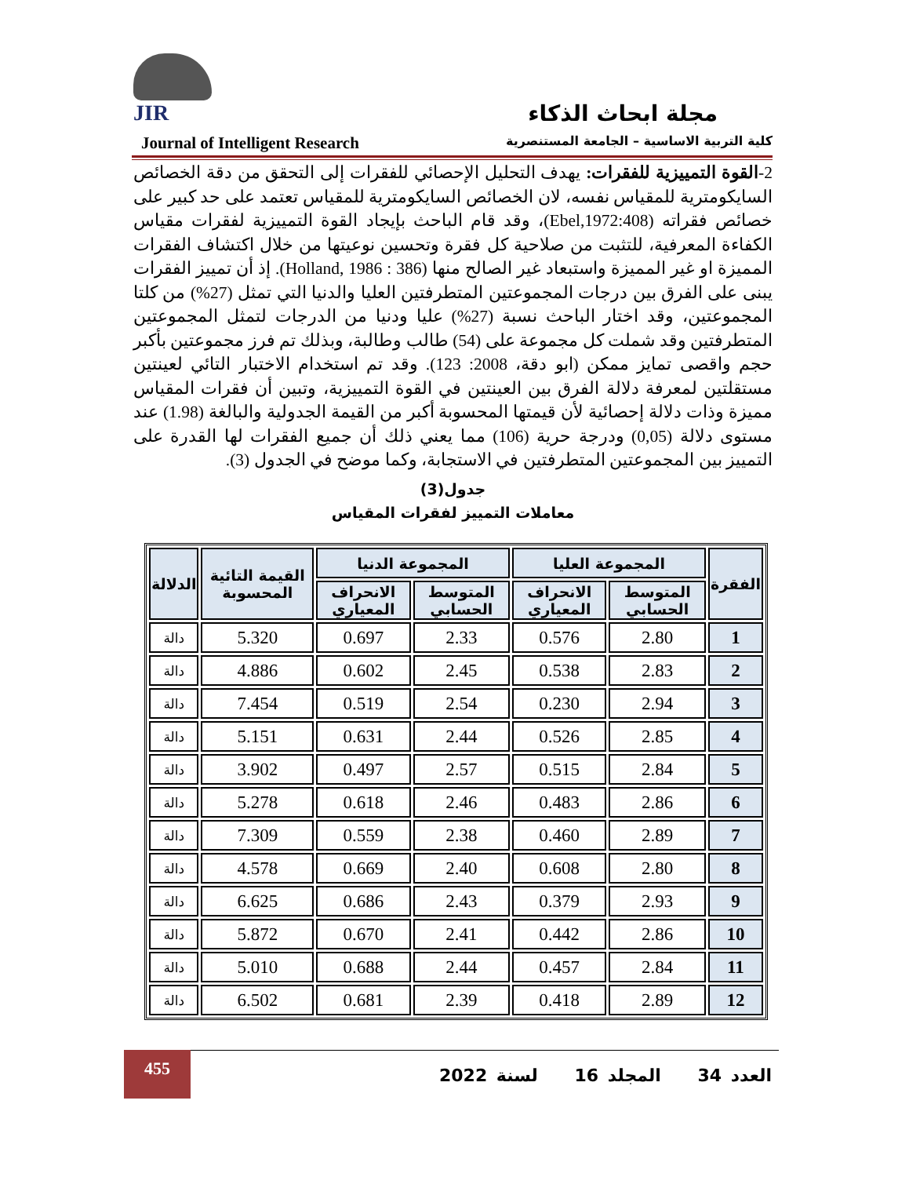JIR
مجلة ابحاث الذكاء
Journal of Intelligent Research كلية التربية الاساسية – الجامعة المستنصرية
2-القوة التمييزية للفقرات: يهدف التحليل الإحصائي للفقرات إلى التحقق من دقة الخصائص السايكومترية للمقياس نفسه، لان الخصائص السايكومترية للمقياس تعتمد على حد كبير على خصائص فقراته (Ebel,1972:408)، وقد قام الباحث بإيجاد القوة التمييزية لفقرات مقياس الكفاءة المعرفية، للتثبت من صلاحية كل فقرة وتحسين نوعيتها من خلال اكتشاف الفقرات المميزة او غير المميزة واستبعاد غير الصالح منها (Holland, 1986 : 386). إذ أن تمييز الفقرات يبنى على الفرق بين درجات المجموعتين المتطرفتين العليا والدنيا التي تمثل (27%) من كلتا المجموعتين، وقد اختار الباحث نسبة (27%) عليا ودنيا من الدرجات لتمثل المجموعتين المتطرفتين وقد شملت كل مجموعة على (54) طالب وطالبة، وبذلك تم فرز مجموعتين بأكبر حجم واقصى تمايز ممكن (ابو دقة، 2008: 123). وقد تم استخدام الاختبار التائي لعينتين مستقلتين لمعرفة دلالة الفرق بين العينتين في القوة التمييزية، وتبين أن فقرات المقياس مميزة وذات دلالة إحصائية لأن قيمتها المحسوبة أكبر من القيمة الجدولية والبالغة (1.98) عند مستوى دلالة (0,05) ودرجة حرية (106) مما يعني ذلك أن جميع الفقرات لها القدرة على التمييز بين المجموعتين المتطرفتين في الاستجابة، وكما موضح في الجدول (3).
جدول(3)
معاملات التمييز لفقرات المقياس
| الفقرة | المجموعة العليا | | المجموعة الدنيا | | القيمة التائية المحسوبة | الدلالة |
| --- | --- | --- | --- | --- | --- | --- |
| | المتوسط الحسابي | الانحراف المعياري | المتوسط الحسابي | الانحراف المعياري | | |
| 1 | 2.80 | 0.576 | 2.33 | 0.697 | 5.320 | دالة |
| 2 | 2.83 | 0.538 | 2.45 | 0.602 | 4.886 | دالة |
| 3 | 2.94 | 0.230 | 2.54 | 0.519 | 7.454 | دالة |
| 4 | 2.85 | 0.526 | 2.44 | 0.631 | 5.151 | دالة |
| 5 | 2.84 | 0.515 | 2.57 | 0.497 | 3.902 | دالة |
| 6 | 2.86 | 0.483 | 2.46 | 0.618 | 5.278 | دالة |
| 7 | 2.89 | 0.460 | 2.38 | 0.559 | 7.309 | دالة |
| 8 | 2.80 | 0.608 | 2.40 | 0.669 | 4.578 | دالة |
| 9 | 2.93 | 0.379 | 2.43 | 0.686 | 6.625 | دالة |
| 10 | 2.86 | 0.442 | 2.41 | 0.670 | 5.872 | دالة |
| 11 | 2.84 | 0.457 | 2.44 | 0.688 | 5.010 | دالة |
| 12 | 2.89 | 0.418 | 2.39 | 0.681 | 6.502 | دالة |
455
العدد 34 المجلد 16 لسنة 2022